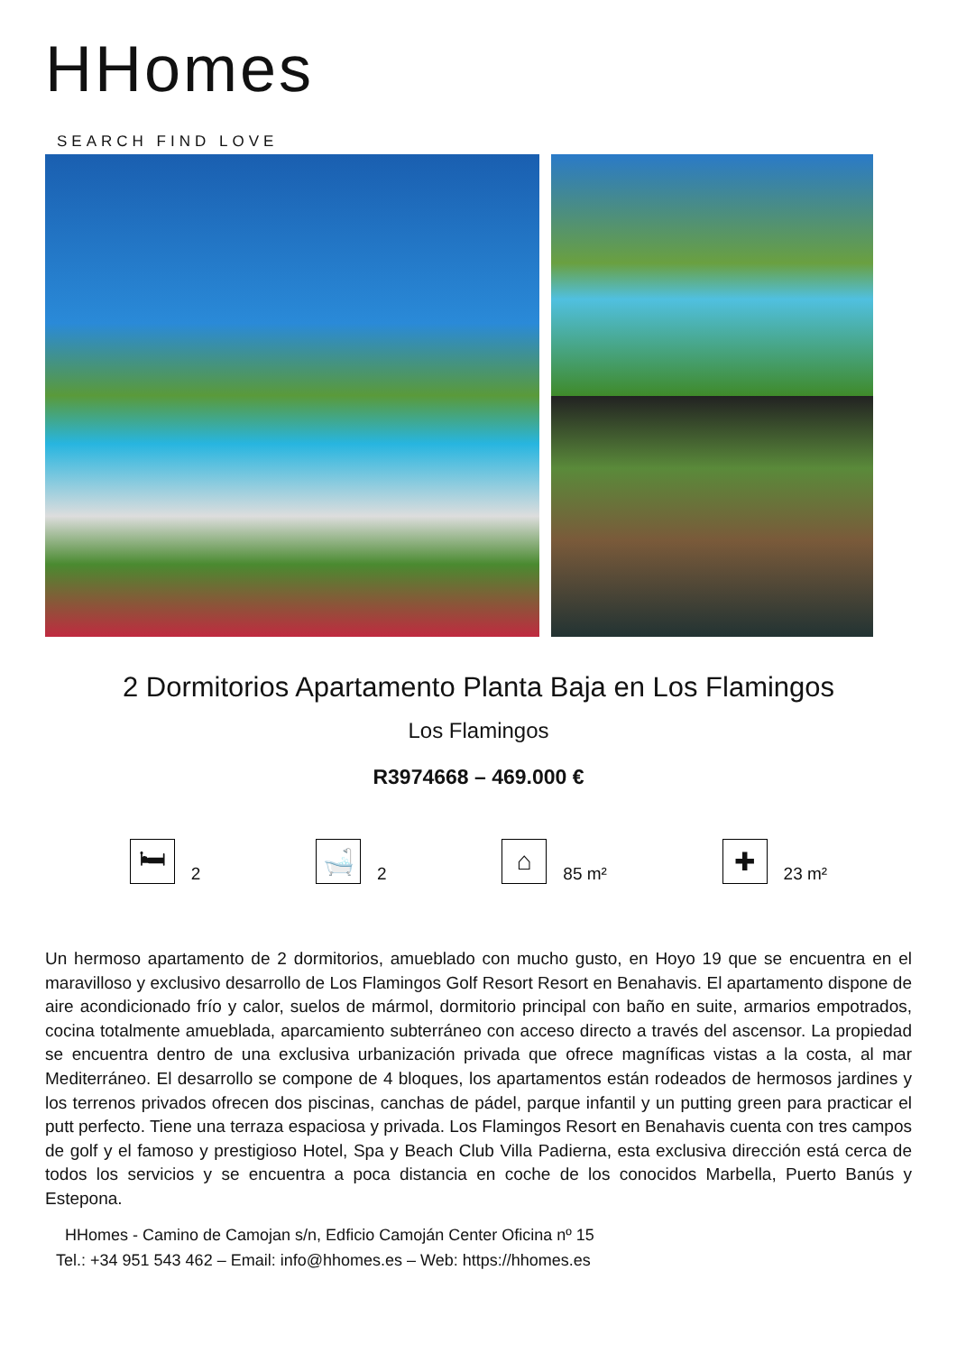HHomes
SEARCH FIND LOVE
2 Dormitorios Apartamento Planta Baja en Los Flamingos
Los Flamingos
R3974668 – 469.000 €
🛏
2
🛁
2
⌂
85 m²
✚
23 m²
Un hermoso apartamento de 2 dormitorios, amueblado con mucho gusto, en Hoyo 19 que se encuentra en el maravilloso y exclusivo desarrollo de Los Flamingos Golf Resort Resort en Benahavis. El apartamento dispone de aire acondicionado frío y calor, suelos de mármol, dormitorio principal con baño en suite, armarios empotrados, cocina totalmente amueblada, aparcamiento subterráneo con acceso directo a través del ascensor. La propiedad se encuentra dentro de una exclusiva urbanización privada que ofrece magníficas vistas a la costa, al mar Mediterráneo. El desarrollo se compone de 4 bloques, los apartamentos están rodeados de hermosos jardines y los terrenos privados ofrecen dos piscinas, canchas de pádel, parque infantil y un putting green para practicar el putt perfecto. Tiene una terraza espaciosa y privada. Los Flamingos Resort en Benahavis cuenta con tres campos de golf y el famoso y prestigioso Hotel, Spa y Beach Club Villa Padierna, esta exclusiva dirección está cerca de todos los servicios y se encuentra a poca distancia en coche de los conocidos Marbella, Puerto Banús y Estepona.
HHomes - Camino de Camojan s/n, Edficio Camoján Center Oficina nº 15
Tel.: +34 951 543 462 – Email: info@hhomes.es – Web: https://hhomes.es